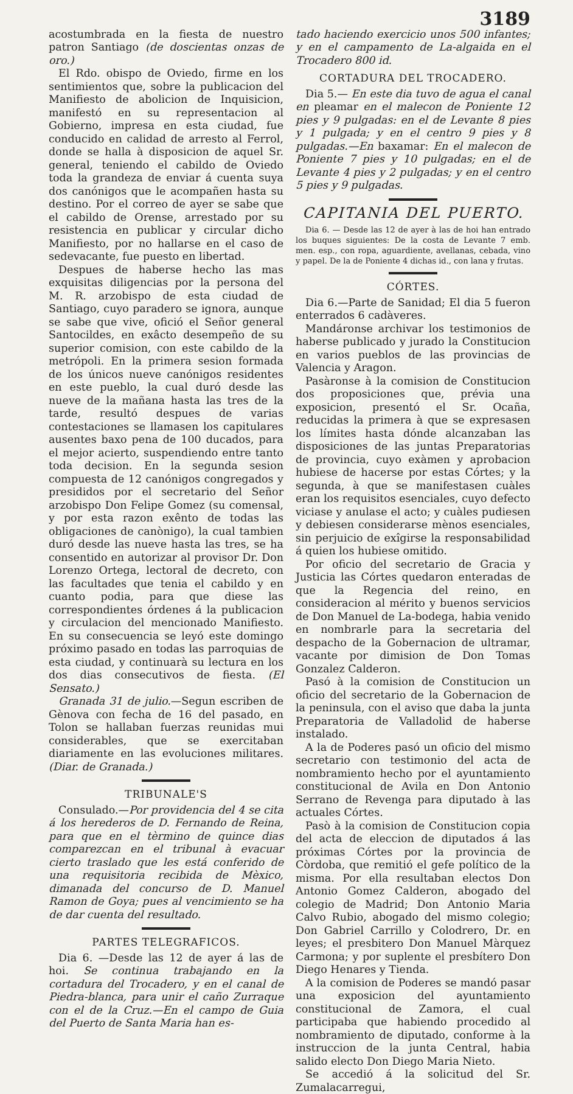3189
acostumbrada en la fiesta de nuestro patron Santiago (de doscientas onzas de oro.)
El Rdo. obispo de Oviedo, firme en los sentimientos que, sobre la publicacion del Manifiesto de abolicion de Inquisicion, manifestó en su representacion al Gobierno, impresa en esta ciudad, fue conducido en calidad de arresto al Ferrol, donde se halla à disposicion de aquel Sr. general, teniendo el cabildo de Oviedo toda la grandeza de enviar á cuenta suya dos canónigos que le acompañen hasta su destino. Por el correo de ayer se sabe que el cabildo de Orense, arrestado por su resistencia en publicar y circular dicho Manifiesto, por no hallarse en el caso de sedevacante, fue puesto en libertad.
Despues de haberse hecho las mas exquisitas diligencias por la persona del M. R. arzobispo de esta ciudad de Santiago, cuyo paradero se ignora, aunque se sabe que vive, ofició el Señor general Santocildes, en exâcto desempeño de su superior comision, con este cabildo de la metrópoli. En la primera sesion formada de los únicos nueve canónigos residentes en este pueblo, la cual duró desde las nueve de la mañana hasta las tres de la tarde, resultó despues de varias contestaciones se llamasen los capitulares ausentes baxo pena de 100 ducados, para el mejor acierto, suspendiendo entre tanto toda decision. En la segunda sesion compuesta de 12 canónigos congregados y presididos por el secretario del Señor arzobispo Don Felipe Gomez (su comensal, y por esta razon exênto de todas las obligaciones de canònigo), la cual tambien duró desde las nueve hasta las tres, se ha consentido en autorizar al provisor Dr. Don Lorenzo Ortega, lectoral de decreto, con las facultades que tenia el cabildo y en cuanto podia, para que diese las correspondientes órdenes á la publicacion y circulacion del mencionado Manifiesto. En su consecuencia se leyó este domingo próximo pasado en todas las parroquias de esta ciudad, y continuarà su lectura en los dos dias consecutivos de fiesta. (El Sensato.)
Granada 31 de julio.—Segun escriben de Gènova con fecha de 16 del pasado, en Tolon se hallaban fuerzas reunidas mui considerables, que se exercitaban diariamente en las evoluciones militares. (Diar. de Granada.)
TRIBUNALE'S
Consulado.—Por providencia del 4 se cita á los herederos de D. Fernando de Reina, para que en el tèrmino de quince dias comparezcan en el tribunal à evacuar cierto traslado que les está conferido de una requisitoria recibida de Mèxico, dimanada del concurso de D. Manuel Ramon de Goya; pues al vencimiento se ha de dar cuenta del resultado.
PARTES TELEGRAFICOS.
Dia 6. —Desde las 12 de ayer á las de hoi. Se continua trabajando en la cortadura del Trocadero, y en el canal de Piedra-blanca, para unir el caño Zurraque con el de la Cruz.—En el campo de Guia del Puerto de Santa Maria han es-
tado haciendo exercicio unos 500 infantes; y en el campamento de La-algaida en el Trocadero 800 id.
CORTADURA DEL TROCADERO.
Dia 5.— En este dia tuvo de agua el canal en pleamar en el malecon de Poniente 12 pies y 9 pulgadas: en el de Levante 8 pies y 1 pulgada; y en el centro 9 pies y 8 pulgadas.—En baxamar: En el malecon de Poniente 7 pies y 10 pulgadas; en el de Levante 4 pies y 2 pulgadas; y en el centro 5 pies y 9 pulgadas.
CAPITANIA DEL PUERTO.
Dia 6. — Desde las 12 de ayer à las de hoi han entrado los buques siguientes: De la costa de Levante 7 emb. men. esp., con ropa, aguardiente, avellanas, cebada, vino y papel. De la de Poniente 4 dichas id., con lana y frutas.
CÓRTES.
Dia 6.—Parte de Sanidad; El dia 5 fueron enterrados 6 cadàveres.
Mandáronse archivar los testimonios de haberse publicado y jurado la Constitucion en varios pueblos de las provincias de Valencia y Aragon.
Pasàronse à la comision de Constitucion dos proposiciones que, prévia una exposicion, presentó el Sr. Ocaña, reducidas la primera à que se expresasen los límites hasta dónde alcanzaban las disposiciones de las juntas Preparatorias de provincia, cuyo exàmen y aprobacion hubiese de hacerse por estas Córtes; y la segunda, à que se manifestasen cuàles eran los requisitos esenciales, cuyo defecto viciase y anulase el acto; y cuàles pudiesen y debiesen considerarse mènos esenciales, sin perjuicio de exîgirse la responsabilidad á quien los hubiese omitido.
Por oficio del secretario de Gracia y Justicia las Córtes quedaron enteradas de que la Regencia del reino, en consideracion al mérito y buenos servicios de Don Manuel de La-bodega, habia venido en nombrarle para la secretaria del despacho de la Gobernacion de ultramar, vacante por dimision de Don Tomas Gonzalez Calderon.
Pasó à la comision de Constitucion un oficio del secretario de la Gobernacion de la peninsula, con el aviso que daba la junta Preparatoria de Valladolid de haberse instalado.
A la de Poderes pasó un oficio del mismo secretario con testimonio del acta de nombramiento hecho por el ayuntamiento constitucional de Avila en Don Antonio Serrano de Revenga para diputado à las actuales Córtes.
Pasò à la comision de Constitucion copia del acta de eleccion de diputados á las próximas Córtes por la provincia de Còrdoba, que remitió el gefe político de la misma. Por ella resultaban electos Don Antonio Gomez Calderon, abogado del colegio de Madrid; Don Antonio Maria Calvo Rubio, abogado del mismo colegio; Don Gabriel Carrillo y Colodrero, Dr. en leyes; el presbitero Don Manuel Màrquez Carmona; y por suplente el presbítero Don Diego Henares y Tienda.
A la comision de Poderes se mandó pasar una exposicion del ayuntamiento constitucional de Zamora, el cual participaba que habiendo procedido al nombramiento de diputado, conforme à la instruccion de la junta Central, habia salido electo Don Diego Maria Nieto.
Se accedió á la solicitud del Sr. Zumalacarregui,